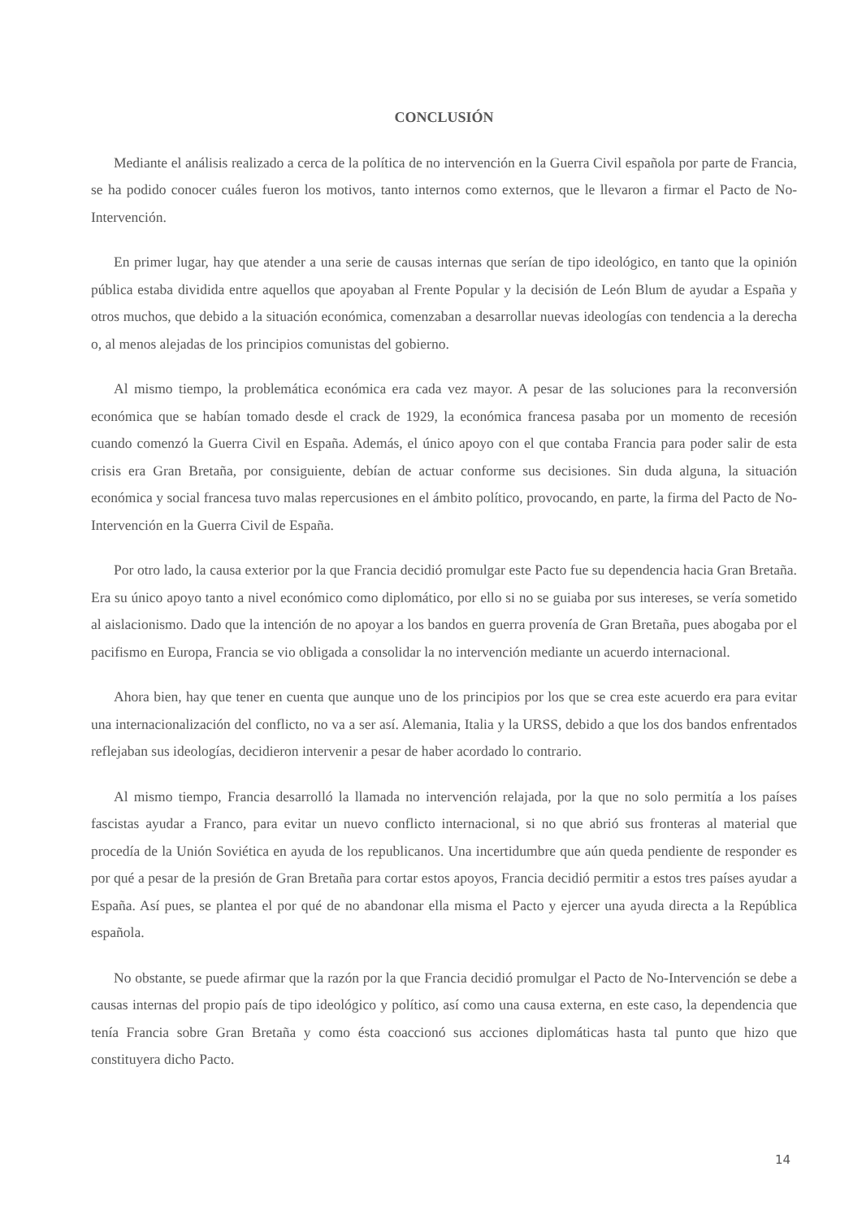CONCLUSIÓN
Mediante el análisis realizado a cerca de la política de no intervención en la Guerra Civil española por parte de Francia, se ha podido conocer cuáles fueron los motivos, tanto internos como externos, que le llevaron a firmar el Pacto de No-Intervención.
En primer lugar, hay que atender a una serie de causas internas que serían de tipo ideológico, en tanto que la opinión pública estaba dividida entre aquellos que apoyaban al Frente Popular y la decisión de León Blum de ayudar a España y otros muchos, que debido a la situación económica, comenzaban a desarrollar nuevas ideologías con tendencia a la derecha o, al menos alejadas de los principios comunistas del gobierno.
Al mismo tiempo, la problemática económica era cada vez mayor. A pesar de las soluciones para la reconversión económica que se habían tomado desde el crack de 1929, la económica francesa pasaba por un momento de recesión cuando comenzó la Guerra Civil en España. Además, el único apoyo con el que contaba Francia para poder salir de esta crisis era Gran Bretaña, por consiguiente, debían de actuar conforme sus decisiones. Sin duda alguna, la situación económica y social francesa tuvo malas repercusiones en el ámbito político, provocando, en parte, la firma del Pacto de No-Intervención en la Guerra Civil de España.
Por otro lado, la causa exterior por la que Francia decidió promulgar este Pacto fue su dependencia hacia Gran Bretaña. Era su único apoyo tanto a nivel económico como diplomático, por ello si no se guiaba por sus intereses, se vería sometido al aislacionismo. Dado que la intención de no apoyar a los bandos en guerra provenía de Gran Bretaña, pues abogaba por el pacifismo en Europa, Francia se vio obligada a consolidar la no intervención mediante un acuerdo internacional.
Ahora bien, hay que tener en cuenta que aunque uno de los principios por los que se crea este acuerdo era para evitar una internacionalización del conflicto, no va a ser así. Alemania, Italia y la URSS, debido a que los dos bandos enfrentados reflejaban sus ideologías, decidieron intervenir a pesar de haber acordado lo contrario.
Al mismo tiempo, Francia desarrolló la llamada no intervención relajada, por la que no solo permitía a los países fascistas ayudar a Franco, para evitar un nuevo conflicto internacional, si no que abrió sus fronteras al material que procedía de la Unión Soviética en ayuda de los republicanos. Una incertidumbre que aún queda pendiente de responder es por qué a pesar de la presión de Gran Bretaña para cortar estos apoyos, Francia decidió permitir a estos tres países ayudar a España. Así pues, se plantea el por qué de no abandonar ella misma el Pacto y ejercer una ayuda directa a la República española.
No obstante, se puede afirmar que la razón por la que Francia decidió promulgar el Pacto de No-Intervención se debe a causas internas del propio país de tipo ideológico y político, así como una causa externa, en este caso, la dependencia que tenía Francia sobre Gran Bretaña y como ésta coaccionó sus acciones diplomáticas hasta tal punto que hizo que constituyera dicho Pacto.
14